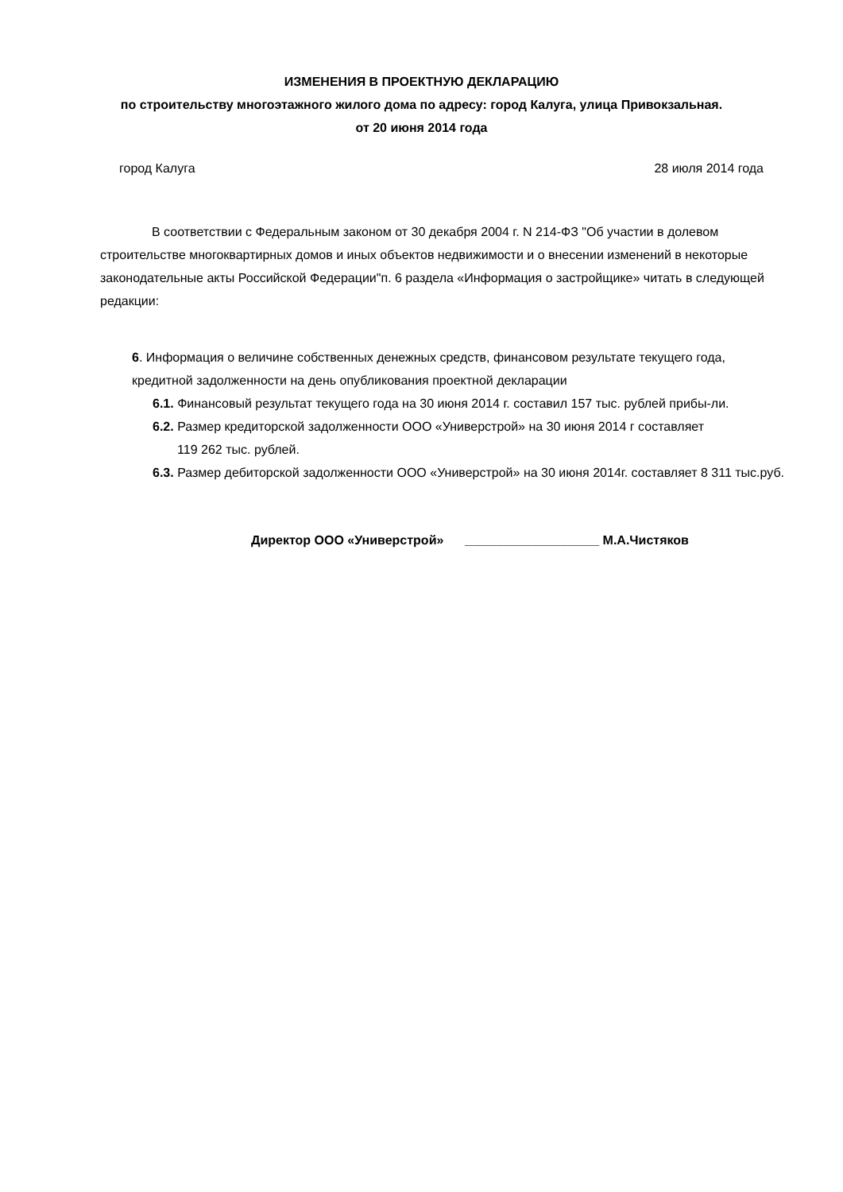ИЗМЕНЕНИЯ В ПРОЕКТНУЮ ДЕКЛАРАЦИЮ
по строительству многоэтажного жилого дома по адресу: город Калуга, улица Привокзальная.
от 20 июня 2014 года
город Калуга 28 июля 2014 года
В соответствии с Федеральным законом от 30 декабря 2004 г. N 214-ФЗ "Об участии в долевом строительстве многоквартирных домов и иных объектов недвижимости и о внесении изменений в некоторые законодательные акты Российской Федерации"п. 6 раздела «Информация о застройщике» читать в следующей редакции:
6. Информация о величине собственных денежных средств, финансовом результате текущего года, кредитной задолженности на день опубликования проектной декларации
6.1. Финансовый результат текущего года на 30 июня 2014 г. составил 157 тыс. рублей прибы-ли.
6.2. Размер кредиторской задолженности ООО «Универстрой» на 30 июня 2014 г составляет
119 262 тыс. рублей.
6.3. Размер дебиторской задолженности ООО «Универстрой» на 30 июня 2014г. составляет 8 311 тыс.руб.
Директор ООО «Универстрой» ___________________ М.А.Чистяков